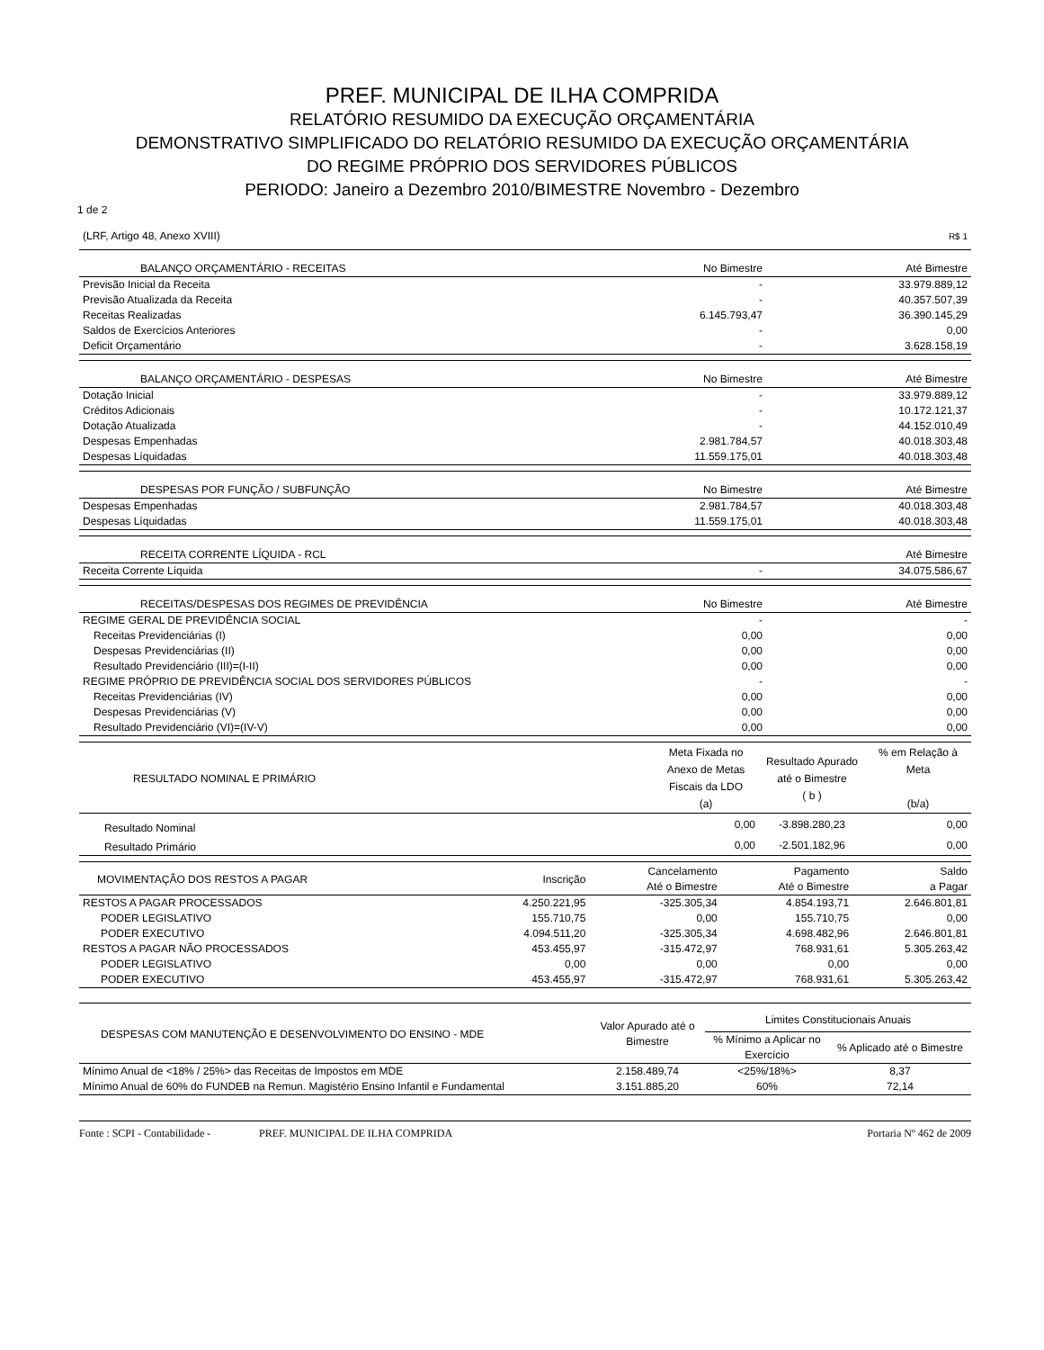PREF. MUNICIPAL DE ILHA COMPRIDA
RELATÓRIO RESUMIDO DA EXECUÇÃO ORÇAMENTÁRIA
DEMONSTRATIVO SIMPLIFICADO DO RELATÓRIO RESUMIDO DA EXECUÇÃO ORÇAMENTÁRIA
DO REGIME PRÓPRIO DOS SERVIDORES PÚBLICOS
PERIODO: Janeiro a Dezembro 2010/BIMESTRE Novembro - Dezembro
1 de 2
| (LRF, Artigo 48, Anexo XVIII) | R$ 1 |
| BALANÇO ORÇAMENTÁRIO - RECEITAS | No Bimestre | Até Bimestre |
| --- | --- | --- |
| Previsão Inicial da Receita | - | 33.979.889,12 |
| Previsão Atualizada da Receita | - | 40.357.507,39 |
| Receitas Realizadas | 6.145.793,47 | 36.390.145,29 |
| Saldos de Exercícios Anteriores | - | 0,00 |
| Deficit Orçamentário | - | 3.628.158,19 |
| BALANÇO ORÇAMENTÁRIO - DESPESAS | No Bimestre | Até Bimestre |
| --- | --- | --- |
| Dotação Inicial | - | 33.979.889,12 |
| Créditos Adicionais | - | 10.172.121,37 |
| Dotação Atualizada | - | 44.152.010,49 |
| Despesas Empenhadas | 2.981.784,57 | 40.018.303,48 |
| Despesas Líquidadas | 11.559.175,01 | 40.018.303,48 |
| DESPESAS POR FUNÇÃO / SUBFUNÇÃO | No Bimestre | Até Bimestre |
| --- | --- | --- |
| Despesas Empenhadas | 2.981.784,57 | 40.018.303,48 |
| Despesas Líquidadas | 11.559.175,01 | 40.018.303,48 |
| RECEITA CORRENTE LÍQUIDA - RCL | | Até Bimestre |
| --- | --- | --- |
| Receita Corrente Líquida | - | 34.075.586,67 |
| RECEITAS/DESPESAS DOS REGIMES DE PREVIDÊNCIA | No Bimestre | Até Bimestre |
| --- | --- | --- |
| REGIME GERAL DE PREVIDÊNCIA SOCIAL | - | - |
| Receitas Previdenciárias (I) | 0,00 | 0,00 |
| Despesas Previdenciárias (II) | 0,00 | 0,00 |
| Resultado Previdenciário (III)=(I-II) | 0,00 | 0,00 |
| REGIME PRÓPRIO DE PREVIDÊNCIA SOCIAL DOS SERVIDORES PÚBLICOS | - | - |
| Receitas Previdenciárias (IV) | 0,00 | 0,00 |
| Despesas Previdenciárias (V) | 0,00 | 0,00 |
| Resultado Previdenciário (VI)=(IV-V) | 0,00 | 0,00 |
| RESULTADO NOMINAL E PRIMÁRIO | Meta Fixada no Anexo de Metas Fiscais da LDO (a) | Resultado Apurado até o Bimestre ( b ) | % em Relação à Meta (b/a) |
| --- | --- | --- | --- |
| Resultado Nominal | 0,00 | -3.898.280,23 | 0,00 |
| Resultado Primário | 0,00 | -2.501.182,96 | 0,00 |
| MOVIMENTAÇÃO DOS RESTOS A PAGAR | Inscrição | Cancelamento Até o Bimestre | Pagamento Até o Bimestre | Saldo a Pagar |
| --- | --- | --- | --- | --- |
| RESTOS A PAGAR PROCESSADOS | 4.250.221,95 | -325.305,34 | 4.854.193,71 | 2.646.801,81 |
| PODER LEGISLATIVO | 155.710,75 | 0,00 | 155.710,75 | 0,00 |
| PODER EXECUTIVO | 4.094.511,20 | -325.305,34 | 4.698.482,96 | 2.646.801,81 |
| RESTOS A PAGAR NÃO PROCESSADOS | 453.455,97 | -315.472,97 | 768.931,61 | 5.305.263,42 |
| PODER LEGISLATIVO | 0,00 | 0,00 | 0,00 | 0,00 |
| PODER EXECUTIVO | 453.455,97 | -315.472,97 | 768.931,61 | 5.305.263,42 |
| DESPESAS COM MANUTENÇÃO E DESENVOLVIMENTO DO ENSINO - MDE | Valor Apurado até o Bimestre | Limites Constitucionais Anuais | |
| --- | --- | --- | --- |
| | | % Mínimo a Aplicar no Exercício | % Aplicado até o Bimestre |
| Mínimo Anual de <18% / 25%> das Receitas de Impostos em MDE | 2.158.489,74 | <25%/18%> | 8,37 |
| Mínimo Anual de 60% do FUNDEB na Remun. Magistério Ensino Infantil e Fundamental | 3.151.885,20 | 60% | 72,14 |
Fonte : SCPI - Contabilidade - PREF. MUNICIPAL DE ILHA COMPRIDA Portaria Nº 462 de 2009